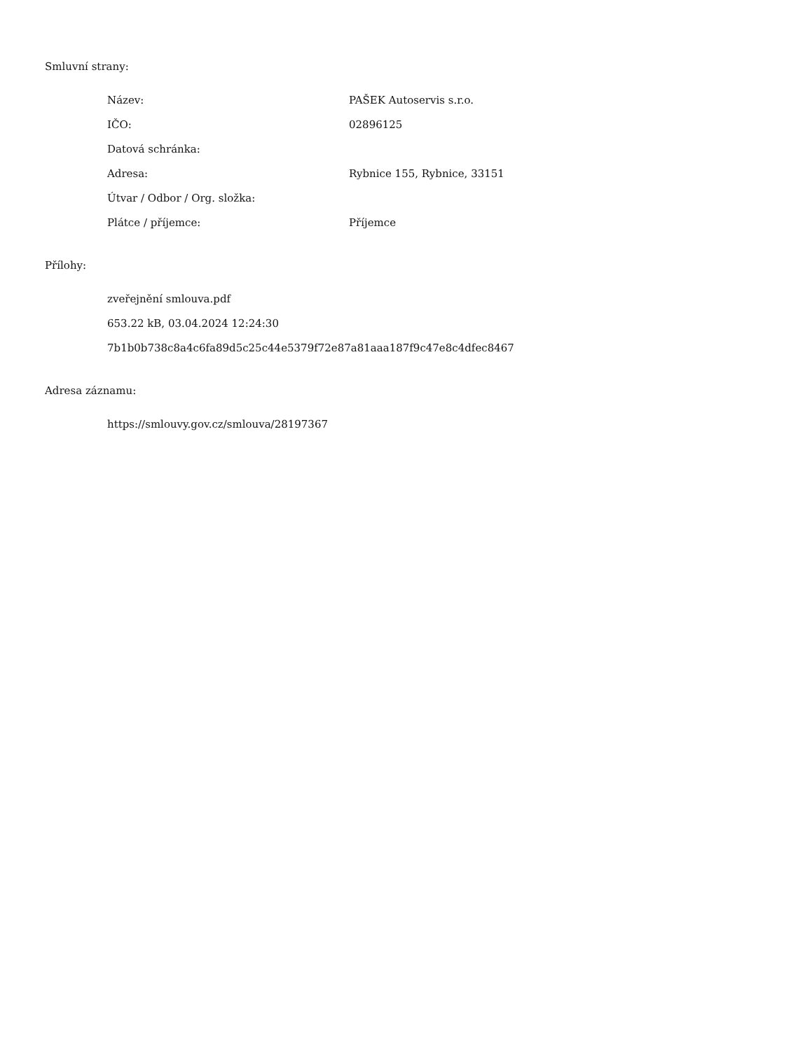Smluvní strany:
| Název: | PAŠEK Autoservis s.r.o. |
| IČO: | 02896125 |
| Datová schránka: | |
| Adresa: | Rybnice 155, Rybnice, 33151 |
| Útvar / Odbor / Org. složka: | |
| Plátce / příjemce: | Příjemce |
Přílohy:
zveřejnění smlouva.pdf
653.22 kB, 03.04.2024 12:24:30
7b1b0b738c8a4c6fa89d5c25c44e5379f72e87a81aaa187f9c47e8c4dfec8467
Adresa záznamu:
https://smlouvy.gov.cz/smlouva/28197367